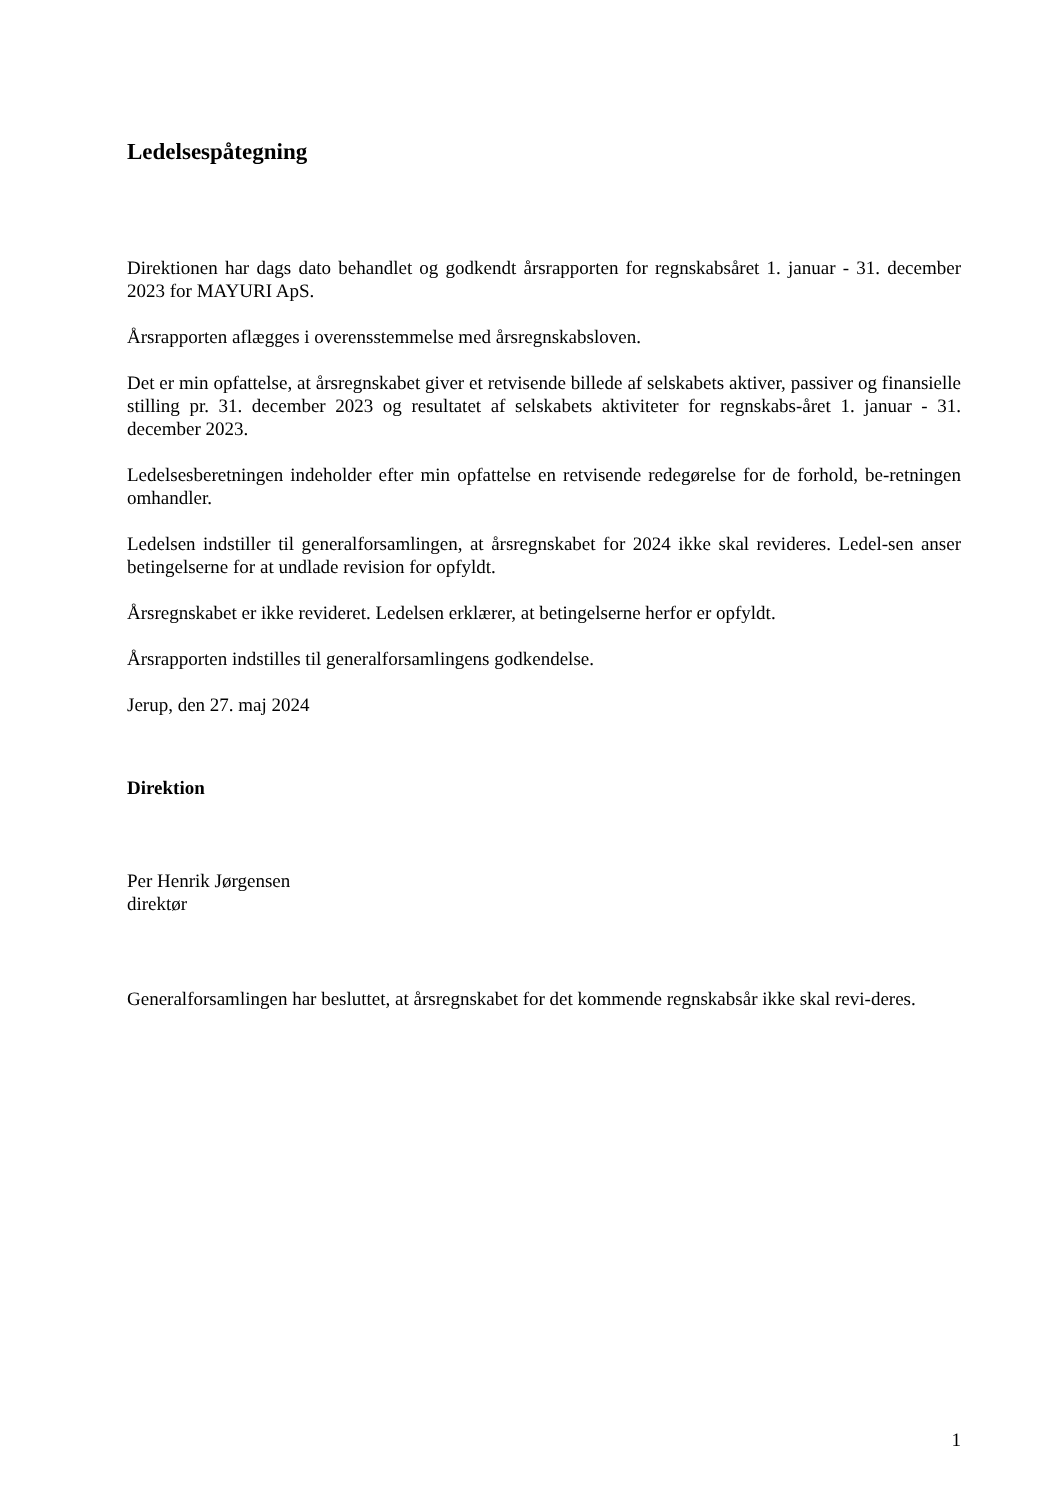Ledelsespåtegning
Direktionen har dags dato behandlet og godkendt årsrapporten for regnskabsåret 1. januar - 31. december 2023 for MAYURI ApS.
Årsrapporten aflægges i overensstemmelse med årsregnskabsloven.
Det er min opfattelse, at årsregnskabet giver et retvisende billede af selskabets aktiver, passiver og finansielle stilling pr. 31. december 2023 og resultatet af selskabets aktiviteter for regnskabs-året 1. januar - 31. december 2023.
Ledelsesberetningen indeholder efter min opfattelse en retvisende redegørelse for de forhold, be-retningen omhandler.
Ledelsen indstiller til generalforsamlingen, at årsregnskabet for 2024 ikke skal revideres. Ledel-sen anser betingelserne for at undlade revision for opfyldt.
Årsregnskabet er ikke revideret. Ledelsen erklærer, at betingelserne herfor er opfyldt.
Årsrapporten indstilles til generalforsamlingens godkendelse.
Jerup, den 27. maj 2024
Direktion
Per Henrik Jørgensen
direktør
Generalforsamlingen har besluttet, at årsregnskabet for det kommende regnskabsår ikke skal revi-deres.
1